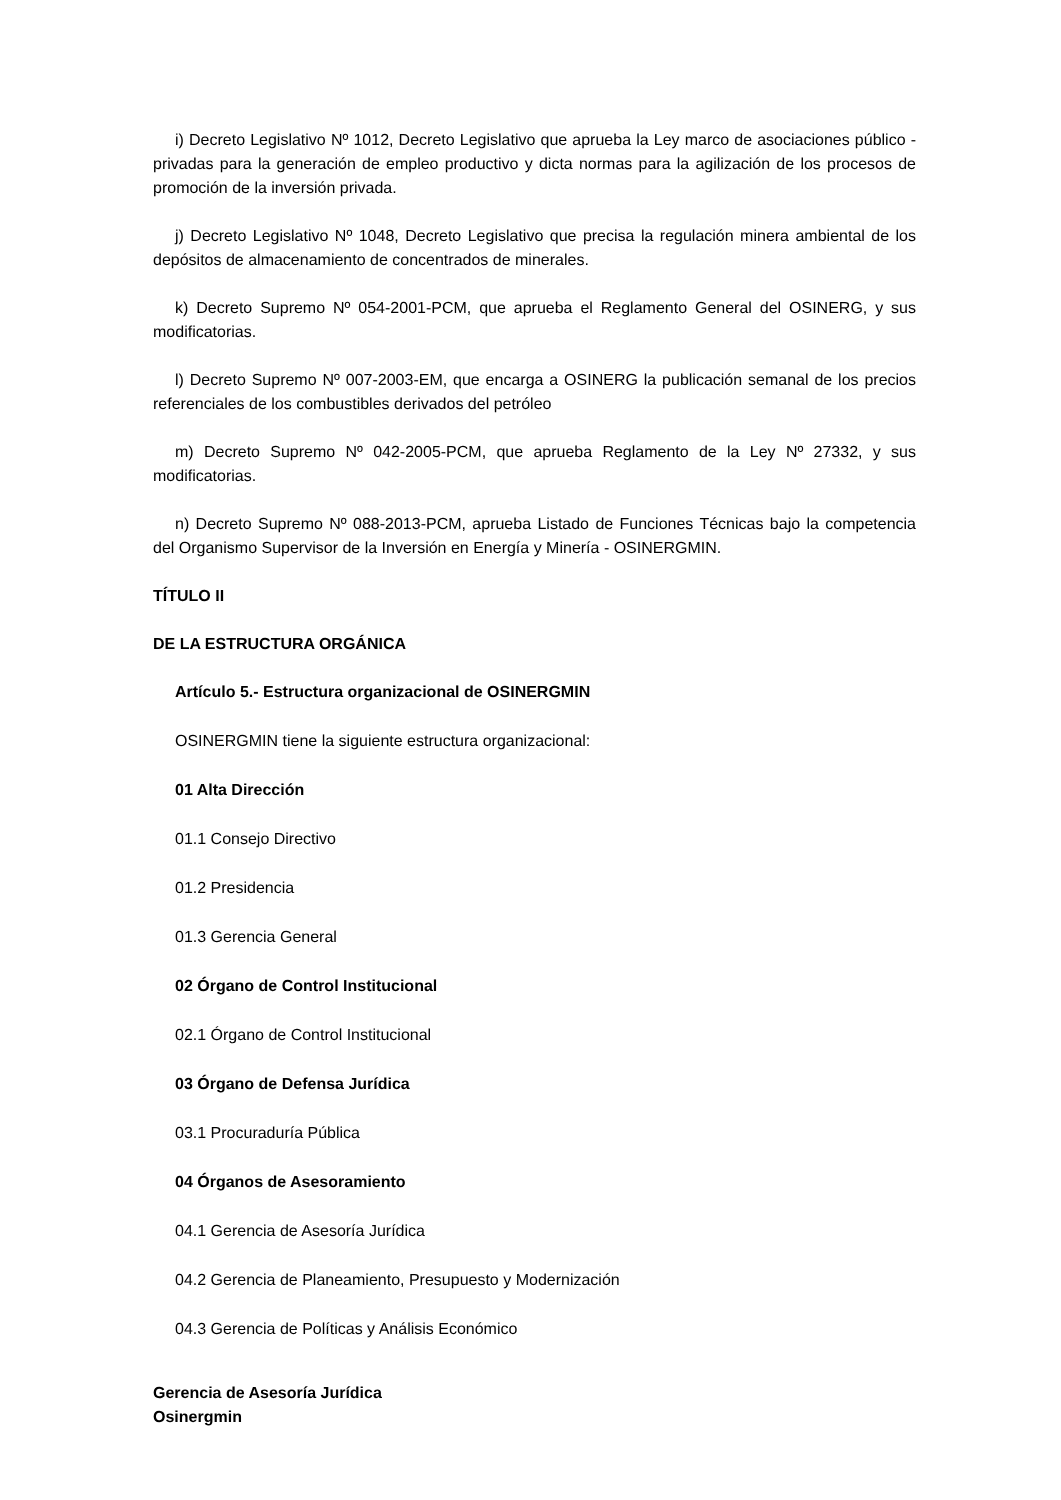i) Decreto Legislativo Nº 1012, Decreto Legislativo que aprueba la Ley marco de asociaciones público - privadas para la generación de empleo productivo y dicta normas para la agilización de los procesos de promoción de la inversión privada.
j) Decreto Legislativo Nº 1048, Decreto Legislativo que precisa la regulación minera ambiental de los depósitos de almacenamiento de concentrados de minerales.
k) Decreto Supremo Nº 054-2001-PCM, que aprueba el Reglamento General del OSINERG, y sus modificatorias.
l) Decreto Supremo Nº 007-2003-EM, que encarga a OSINERG la publicación semanal de los precios referenciales de los combustibles derivados del petróleo
m) Decreto Supremo Nº 042-2005-PCM, que aprueba Reglamento de la Ley Nº 27332, y sus modificatorias.
n) Decreto Supremo Nº 088-2013-PCM, aprueba Listado de Funciones Técnicas bajo la competencia del Organismo Supervisor de la Inversión en Energía y Minería - OSINERGMIN.
TÍTULO II
DE LA ESTRUCTURA ORGÁNICA
Artículo 5.- Estructura organizacional de OSINERGMIN
OSINERGMIN tiene la siguiente estructura organizacional:
01 Alta Dirección
01.1 Consejo Directivo
01.2 Presidencia
01.3 Gerencia General
02 Órgano de Control Institucional
02.1 Órgano de Control Institucional
03 Órgano de Defensa Jurídica
03.1 Procuraduría Pública
04 Órganos de Asesoramiento
04.1 Gerencia de Asesoría Jurídica
04.2 Gerencia de Planeamiento, Presupuesto y Modernización
04.3 Gerencia de Políticas y Análisis Económico
Gerencia de Asesoría Jurídica
Osinergmin